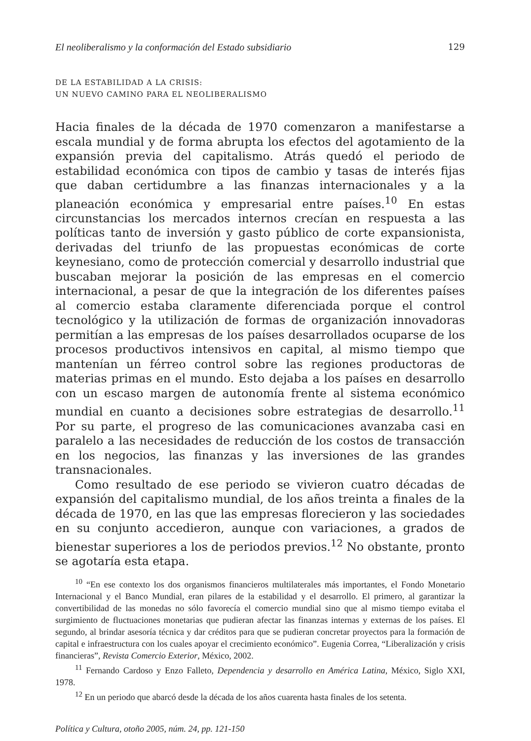El neoliberalismo y la conformación del Estado subsidiario 129
DE LA ESTABILIDAD A LA CRISIS:
UN NUEVO CAMINO PARA EL NEOLIBERALISMO
Hacia finales de la década de 1970 comenzaron a manifestarse a escala mundial y de forma abrupta los efectos del agotamiento de la expansión previa del capitalismo. Atrás quedó el periodo de estabilidad económica con tipos de cambio y tasas de interés fijas que daban certidumbre a las finanzas internacionales y a la planeación económica y empresarial entre países.<sup>10</sup> En estas circunstancias los mercados internos crecían en respuesta a las políticas tanto de inversión y gasto público de corte expansionista, derivadas del triunfo de las propuestas económicas de corte keynesiano, como de protección comercial y desarrollo industrial que buscaban mejorar la posición de las empresas en el comercio internacional, a pesar de que la integración de los diferentes países al comercio estaba claramente diferenciada porque el control tecnológico y la utilización de formas de organización innovadoras permitían a las empresas de los países desarrollados ocuparse de los procesos productivos intensivos en capital, al mismo tiempo que mantenían un férreo control sobre las regiones productoras de materias primas en el mundo. Esto dejaba a los países en desarrollo con un escaso margen de autonomía frente al sistema económico mundial en cuanto a decisiones sobre estrategias de desarrollo.<sup>11</sup> Por su parte, el progreso de las comunicaciones avanzaba casi en paralelo a las necesidades de reducción de los costos de transacción en los negocios, las finanzas y las inversiones de las grandes transnacionales.
Como resultado de ese periodo se vivieron cuatro décadas de expansión del capitalismo mundial, de los años treinta a finales de la década de 1970, en las que las empresas florecieron y las sociedades en su conjunto accedieron, aunque con variaciones, a grados de bienestar superiores a los de periodos previos.<sup>12</sup> No obstante, pronto se agotaría esta etapa.
<sup>10</sup> “En ese contexto los dos organismos financieros multilaterales más importantes, el Fondo Monetario Internacional y el Banco Mundial, eran pilares de la estabilidad y el desarrollo. El primero, al garantizar la convertibilidad de las monedas no sólo favorecía el comercio mundial sino que al mismo tiempo evitaba el surgimiento de fluctuaciones monetarias que pudieran afectar las finanzas internas y externas de los países. El segundo, al brindar asesoría técnica y dar créditos para que se pudieran concretar proyectos para la formación de capital e infraestructura con los cuales apoyar el crecimiento económico”. Eugenia Correa, “Liberalización y crisis financieras”, Revista Comercio Exterior, México, 2002.
<sup>11</sup> Fernando Cardoso y Enzo Falleto, Dependencia y desarrollo en América Latina, México, Siglo XXI, 1978.
<sup>12</sup> En un periodo que abarcó desde la década de los años cuarenta hasta finales de los setenta.
Política y Cultura, otoño 2005, núm. 24, pp. 121-150